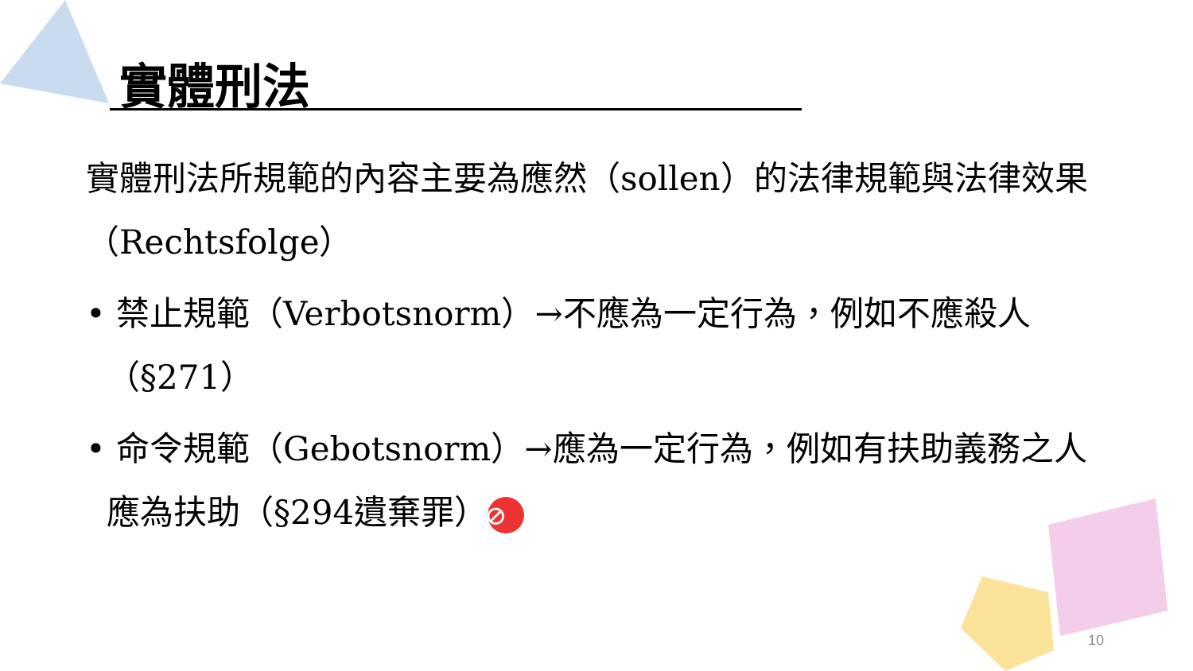實體刑法
實體刑法所規範的內容主要為應然（sollen）的法律規範與法律效果（Rechtsfolge）
• 禁止規範（Verbotsnorm）→不應為一定行為，例如不應殺人（§271）
• 命令規範（Gebotsnorm）→應為一定行為，例如有扶助義務之人應為扶助（§294遺棄罪） ⊘
10